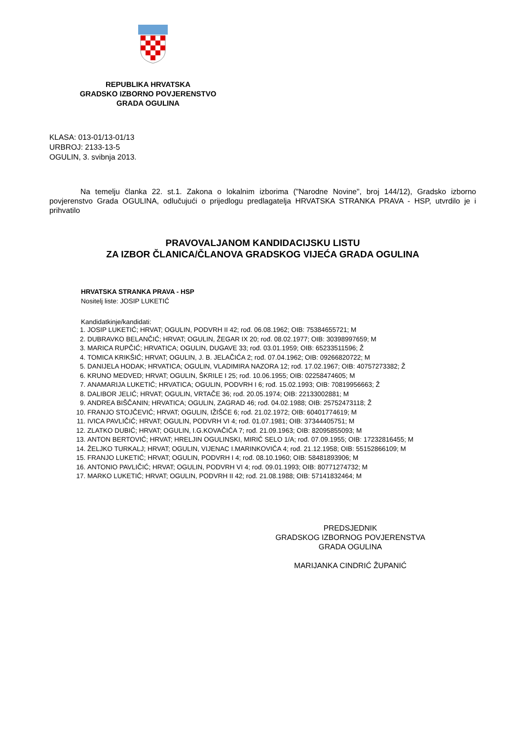REPUBLIKA HRVATSKA
GRADSKO IZBORNO POVJERENSTVO
GRADA OGULINA
KLASA: 013-01/13-01/13
URBROJ: 2133-13-5
OGULIN, 3. svibnja 2013.
Na temelju članka 22. st.1. Zakona o lokalnim izborima ("Narodne Novine", broj 144/12), Gradsko izborno povjerenstvo Grada OGULINA, odlučujući o prijedlogu predlagatelja HRVATSKA STRANKA PRAVA - HSP, utvrdilo je i prihvatilo
PRAVOVALJANOM KANDIDACIJSKU LISTU
ZA IZBOR ČLANICA/ČLANOVA GRADSKOG VIJEĆA GRADA OGULINA
HRVATSKA STRANKA PRAVA - HSP
Nositelj liste: JOSIP LUKETIĆ
Kandidatkinje/kandidati:
1. JOSIP LUKETIĆ; HRVAT; OGULIN, PODVRH II 42; rođ. 06.08.1962; OIB: 75384655721; M
2. DUBRAVKO BELANČIĆ; HRVAT; OGULIN, ŽEGAR IX 20; rođ. 08.02.1977; OIB: 30398997659; M
3. MARICA RUPČIĆ; HRVATICA; OGULIN, DUGAVE 33; rođ. 03.01.1959; OIB: 65233511596; Ž
4. TOMICA KRIKŠIĆ; HRVAT; OGULIN, J. B. JELAČIĆA 2; rođ. 07.04.1962; OIB: 09266820722; M
5. DANIJELA HODAK; HRVATICA; OGULIN, VLADIMIRA NAZORA 12; rođ. 17.02.1967; OIB: 40757273382; Ž
6. KRUNO MEDVED; HRVAT; OGULIN, ŠKRILE I 25; rođ. 10.06.1955; OIB: 02258474605; M
7. ANAMARIJA LUKETIĆ; HRVATICA; OGULIN, PODVRH I 6; rođ. 15.02.1993; OIB: 70819956663; Ž
8. DALIBOR JELIĆ; HRVAT; OGULIN, VRTAČE 36; rođ. 20.05.1974; OIB: 22133002881; M
9. ANDREA BIŠČANIN; HRVATICA; OGULIN, ZAGRAD 46; rođ. 04.02.1988; OIB: 25752473118; Ž
10. FRANJO STOJČEVIĆ; HRVAT; OGULIN, IŽIŠĆE 6; rođ. 21.02.1972; OIB: 60401774619; M
11. IVICA PAVLIČIĆ; HRVAT; OGULIN, PODVRH VI 4; rođ. 01.07.1981; OIB: 37344405751; M
12. ZLATKO DUBIĆ; HRVAT; OGULIN, I.G.KOVAČIĆA 7; rođ. 21.09.1963; OIB: 82095855093; M
13. ANTON BERTOVIĆ; HRVAT; HRELJIN OGULINSKI, MIRIĆ SELO 1/A; rođ. 07.09.1955; OIB: 17232816455; M
14. ŽELJKO TURKALJ; HRVAT; OGULIN, VIJENAC I.MARINKOVIĆA 4; rođ. 21.12.1958; OIB: 55152866109; M
15. FRANJO LUKETIĆ; HRVAT; OGULIN, PODVRH I 4; rođ. 08.10.1960; OIB: 58481893906; M
16. ANTONIO PAVLIČIĆ; HRVAT; OGULIN, PODVRH VI 4; rođ. 09.01.1993; OIB: 80771274732; M
17. MARKO LUKETIĆ; HRVAT; OGULIN, PODVRH II 42; rođ. 21.08.1988; OIB: 57141832464; M
PREDSJEDNIK
GRADSKOG IZBORNOG POVJERENSTVA
GRADA OGULINA
MARIJANKA CINDRIĆ ŽUPANIĆ